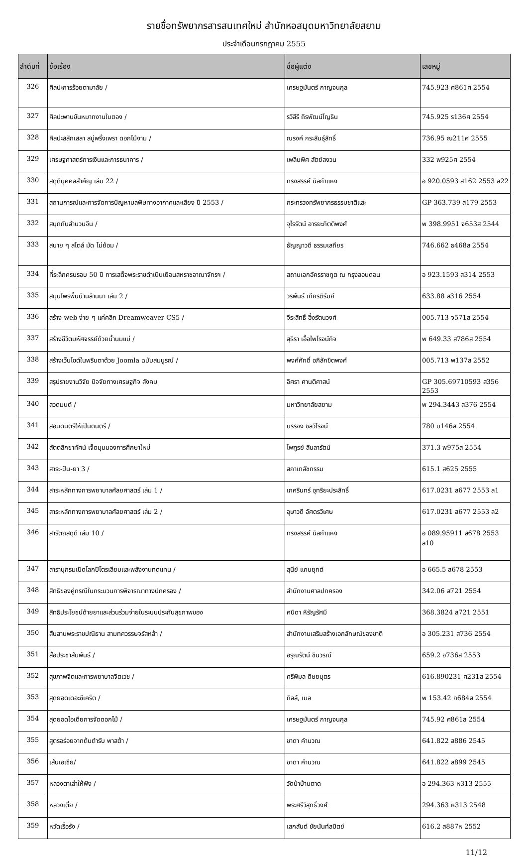รายชื่อทรัพยากรสารสนเทศใหม่ สำนักหอสมุดมหาวิทยาลัยสยาม
ประจำเดือนกรกฎาคม 2555
| ลำดับที่ | ชื่อเรื่อง | ชื่อผู้แต่ง | เลขหมู่ |
| --- | --- | --- | --- |
| 326 | ศิลปะการร้อยตามาลัย / | เศรษฐมันตร์ กาญจนกุล | 745.923 ศ861ศ 2554 |
| 327 | ศิลปะพานขันหมากงานใบตอง / | รวิสีรี ถิรพัฒน์โญธิน | 745.925 ร136ศ 2554 |
| 328 | ศิลปะสลักเสลา สบู่พริ้งเพรา ดอกไม้งาม / | ณรงค์ กระสินธุ์สิทธิ์ | 736.95 ณ211ศ 2555 |
| 329 | เศรษฐศาสตร์การเงินและการธนาคาร / | เพลินพิศ สัตย์สงวน | 332 พ925ศ 2554 |
| 330 | สดุดีบุคคลสำคัญ เล่ม 22 / | ทรงสรรค์ นิลกำแหง | อ 920.0593 ส162 2553 ล22 |
| 331 | สถานการณ์และการจัดการปัญหามลพิษทางอากาศและเสียง ปี 2553 / | กระทรวงทรัพยากรธรรมชาติและ | GP 363.739 ส179 2553 |
| 332 | สนุกกับสำนวนจีน / | จุไรรัตน์ อารยะกิตติพงศ์ | พ 398.9951 จ653ส 2544 |
| 333 | สบาย ๆ สไตล์ มัด ไม่ย้อม / | ธัญญาวดี ธรรมเสถียร | 746.662 ธ468ส 2554 |
| 334 | ที่ระลึกครบรอบ 50 ปี การเสด็จพระราชดำเนินเยือนสหราชอาณาจักรฯ / | สถานเอกอัครราชทูต ณ กรุงลอนดอน | อ 923.1593 ส314 2553 |
| 335 | สมุนไพรพื้นบ้านล้านนา เล่ม 2 / | วรพันธ์ เกียรติรัมย์ | 633.88 ส316 2554 |
| 336 | สร้าง web ง่าย ๆ แค่คลิก Dreamweaver CS5 / | จีระสิทธิ์ อึ้งรัตนวงศ์ | 005.713 จ571ส 2554 |
| 337 | สร้างชีวิตมหัศจรรย์ด้วยน้ำนมแม่ / | สุธิรา เอื้อไพโรจน์กิจ | พ 649.33 ส786ส 2554 |
| 338 | สร้างเว็บไซต์ในพริบตาด้วย Joomla ฉบับสมบูรณ์ / | พงศ์ศักดิ์ อภิลักขิตพงศ์ | 005.713 พ137ส 2552 |
| 339 | สรุปรายงานวิจัย ปัจจัยทางเศรษฐกิจ สังคม | อิศรา ศานติศาสน์ | GP 305.69710593 ส356 2553 |
| 340 | สวดมนต์ / | มหาวิทยาลัยสยาม | พ 294.3443 ส376 2554 |
| 341 | สอนดนตรีให้เป็นดนตรี / | บรรจง ชลวิโรจน์ | 780 บ146ส 2554 |
| 342 | สัตตสิกขาทัศน์ เจ็ดมุมมองการศึกษาใหม่ | ไพฑูรย์ สินลารัตน์ | 371.3 พ975ส 2554 |
| 343 | สาระ-ปัน-ยา 3 / | สภาเภสัชกรรม | 615.1 ส625 2555 |
| 344 | สาระหลักทางการพยาบาลศัลยศาสตร์ เล่ม 1 / | เกศรินทร์ อุทริยะประสิทธิ์ | 617.0231 ส677 2553 ล1 |
| 345 | สาระหลักทางการพยาบาลศัลยศาสตร์ เล่ม 2 / | อุษาวดี อัศดรวิเศษ | 617.0231 ส677 2553 ล2 |
| 346 | สารัตถสดุดี เล่ม 10 / | ทรงสรรค์ นิลกำแหง | อ 089.95911 ส678 2553 ล10 |
| 347 | สารานุกรมเปิดโลกปิโตรเลียมและพลังงานทดแทน / | สุนีย์ แคนยุกต์ | อ 665.5 ส678 2553 |
| 348 | สิทธิของคู่กรณีในกระบวนการพิจารณาทางปกครอง / | สำนักงานศาลปกครอง | 342.06 ส721 2554 |
| 349 | สิทธิประโยชน์ด้ายยาและส่วนร่วมจ่ายในระบบประกันสุขภาพของ | ศนิดา หิรัญรัศมี | 368.3824 ส721 2551 |
| 350 | สืบสานพระราชปณิธาน สามทศวรรษจรัสหล้า / | สำนักงานเสริมสร้างเอกลักษณ์ของชาติ | อ 305.231 ส736 2554 |
| 351 | สื่อประชาสัมพันธ์ / | อรุณรัตน์ ชินวรณ์ | 659.2 อ736ส 2553 |
| 352 | สุขภาพจิตและการพยาบาลจิตเวช / | ศรีพิมล ดิษยบุตร | 616.890231 ศ231ส 2554 |
| 353 | สุดยอดเดอะซีเคร็ต / | กิลล์, เมล | พ 153.42 ก684ส 2554 |
| 354 | สุดยอดไอเดียการจัดดอกไม้ / | เศรษฐมันตร์ กาญจนกุล | 745.92 ศ861ส 2554 |
| 355 | สูตรอร่อยจากต้นตำรับ พาสต้า / | ชาดา คำนวณ | 641.822 ส886 2545 |
| 356 | เส้นเอเชีย/ | ชาดา คำนวณ | 641.822 ส899 2545 |
| 357 | หลวงตาเล่าให้ฟัง / | วัดป่าบ้านตาด | อ 294.363 ห313 2555 |
| 358 | หลวงเตี่ย / | พระศรีวิสุทธิ์วงศ์ | 294.363 ห313 2548 |
| 359 | หวัดเรื้อรัง / | เสกสันต์ ชัยนันท์สมิตย์ | 616.2 ส887ห 2552 |
11/12